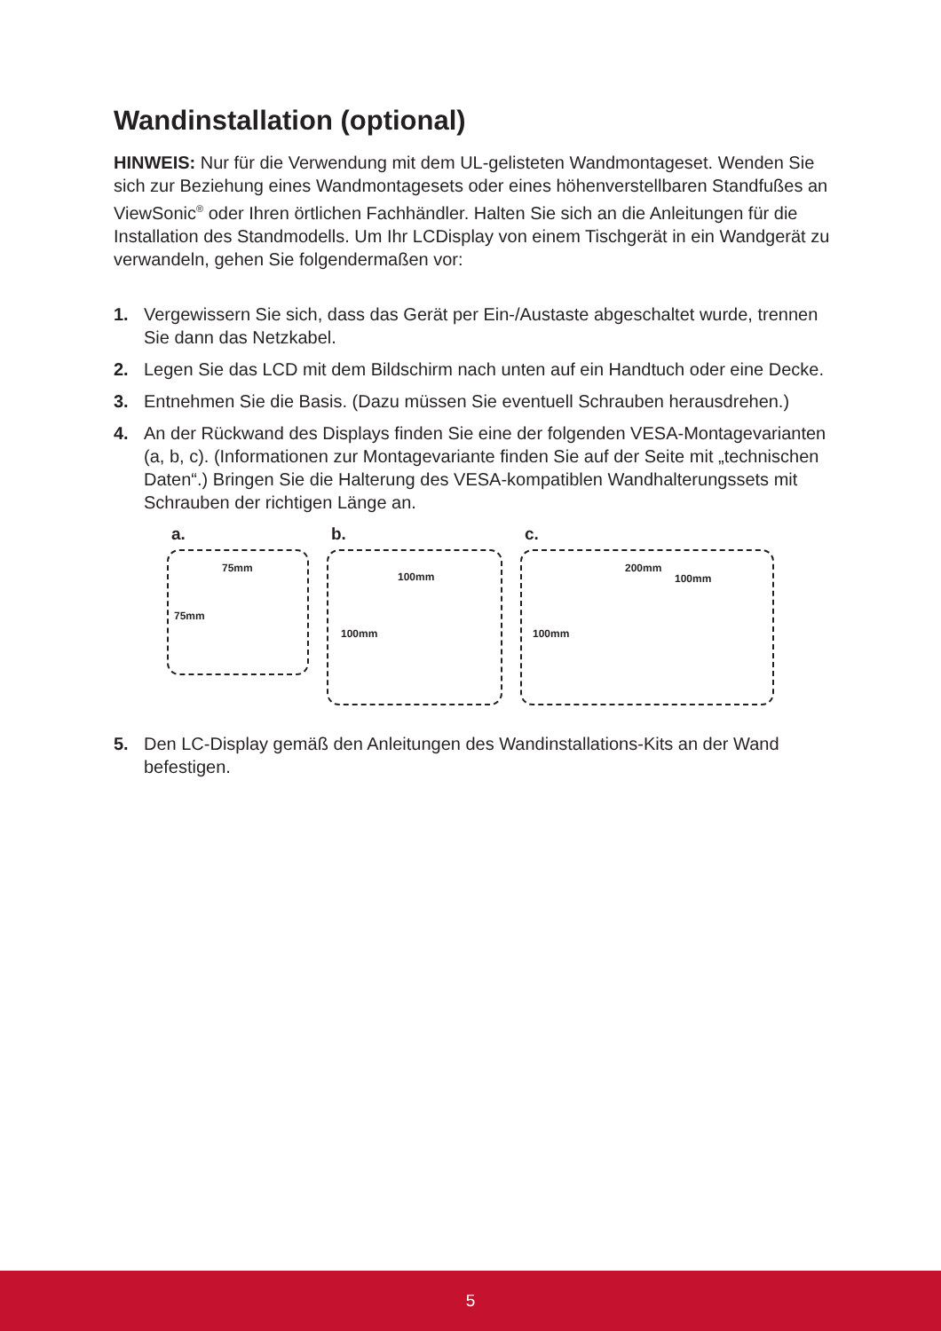Wandinstallation (optional)
HINWEIS: Nur für die Verwendung mit dem UL-gelisteten Wandmontageset. Wenden Sie sich zur Beziehung eines Wandmontagesets oder eines höhenverstellbaren Standfußes an ViewSonic<sup>®</sup> oder Ihren örtlichen Fachhändler. Halten Sie sich an die Anleitungen für die Installation des Standmodells. Um Ihr LCDisplay von einem Tischgerät in ein Wandgerät zu verwandeln, gehen Sie folgendermaßen vor:
1. Vergewissern Sie sich, dass das Gerät per Ein-/Austaste abgeschaltet wurde, trennen Sie dann das Netzkabel.
2. Legen Sie das LCD mit dem Bildschirm nach unten auf ein Handtuch oder eine Decke.
3. Entnehmen Sie die Basis. (Dazu müssen Sie eventuell Schrauben herausdrehen.)
4. An der Rückwand des Displays finden Sie eine der folgenden VESA-Montagevarianten (a, b, c). (Informationen zur Montagevariante finden Sie auf der Seite mit „technischen Daten“.) Bringen Sie die Halterung des VESA-kompatiblen Wandhalterungssets mit Schrauben der richtigen Länge an.
a.
75mm
75mm
b.
100mm
100mm
c.
200mm
100mm
100mm
5. Den LC-Display gemäß den Anleitungen des Wandinstallations-Kits an der Wand befestigen.
5